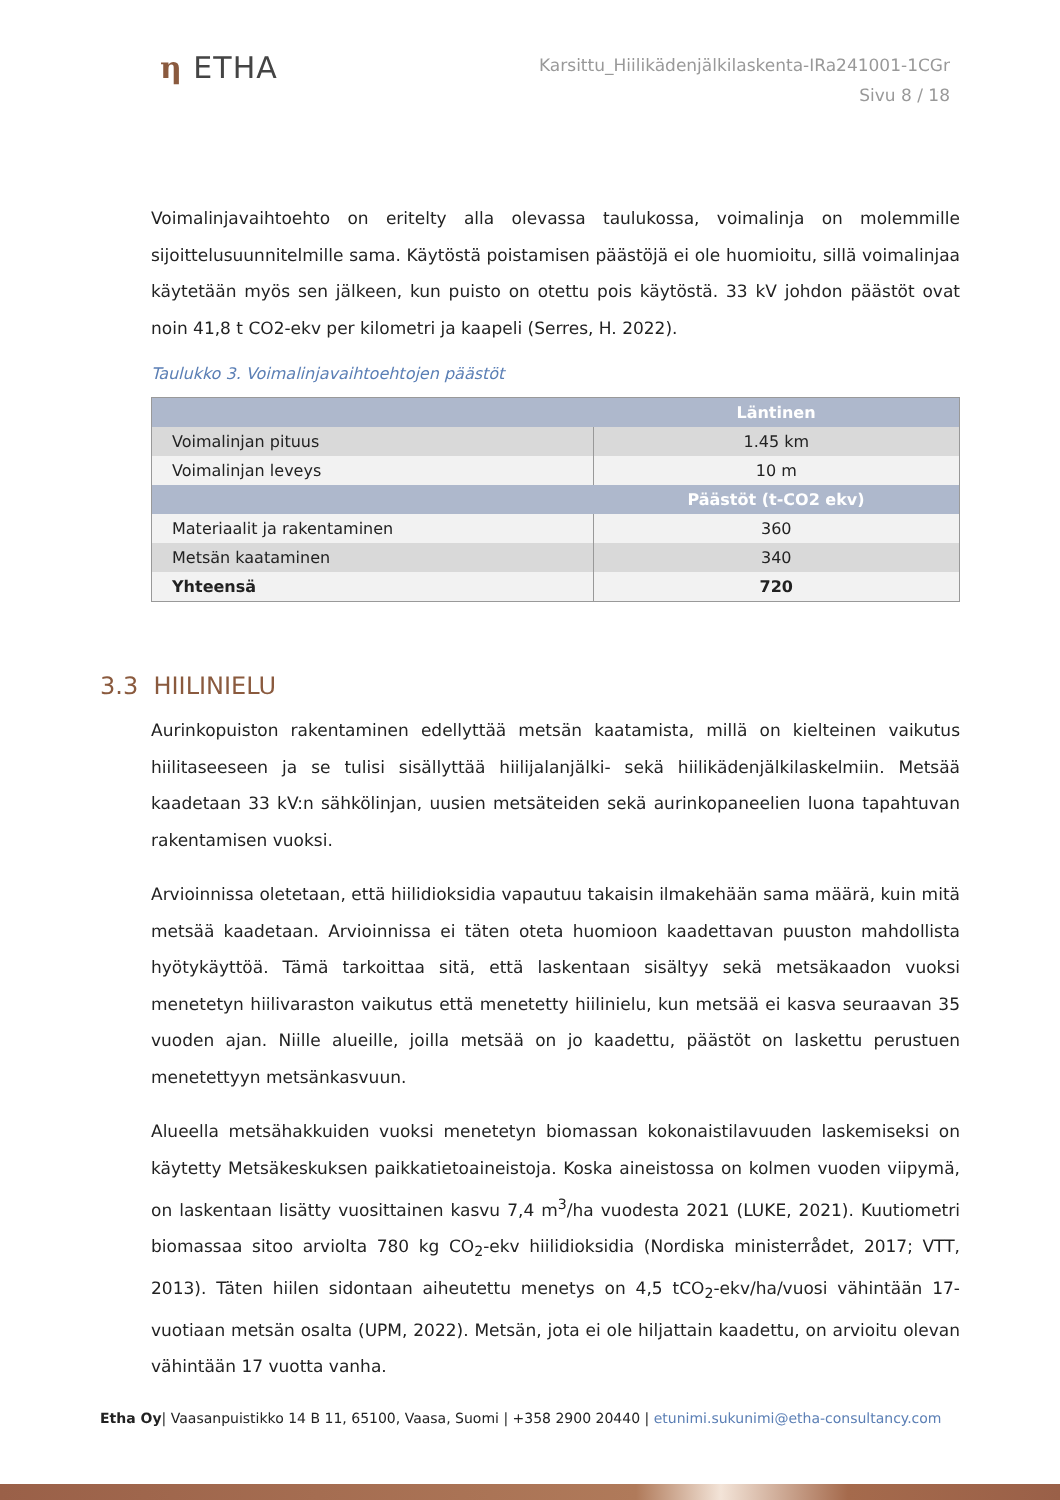η ETHA
Karsittu_Hiilikädenjälkilaskenta-IRa241001-1CGr
Sivu 8 / 18
Voimalinjavaihtoehto on eritelty alla olevassa taulukossa, voimalinja on molemmille sijoittelusuunnitelmille sama. Käytöstä poistamisen päästöjä ei ole huomioitu, sillä voimalinjaa käytetään myös sen jälkeen, kun puisto on otettu pois käytöstä. 33 kV johdon päästöt ovat noin 41,8 t CO2-ekv per kilometri ja kaapeli (Serres, H. 2022).
Taulukko 3. Voimalinjavaihtoehtojen päästöt
| | Läntinen |
| --- | --- |
| Voimalinjan pituus | 1.45 km |
| Voimalinjan leveys | 10 m |
| | Päästöt (t-CO2 ekv) |
| Materiaalit ja rakentaminen | 360 |
| Metsän kaataminen | 340 |
| Yhteensä | 720 |
3.3 HIILINIELU
Aurinkopuiston rakentaminen edellyttää metsän kaatamista, millä on kielteinen vaikutus hiilitaseeseen ja se tulisi sisällyttää hiilijalanjälki- sekä hiilikädenjälkilaskelmiin. Metsää kaadetaan 33 kV:n sähkölinjan, uusien metsäteiden sekä aurinkopaneelien luona tapahtuvan rakentamisen vuoksi.
Arvioinnissa oletetaan, että hiilidioksidia vapautuu takaisin ilmakehään sama määrä, kuin mitä metsää kaadetaan. Arvioinnissa ei täten oteta huomioon kaadettavan puuston mahdollista hyötykäyttöä. Tämä tarkoittaa sitä, että laskentaan sisältyy sekä metsäkaadon vuoksi menetetyn hiilivaraston vaikutus että menetetty hiilinielu, kun metsää ei kasva seuraavan 35 vuoden ajan. Niille alueille, joilla metsää on jo kaadettu, päästöt on laskettu perustuen menetettyyn metsänkasvuun.
Alueella metsähakkuiden vuoksi menetetyn biomassan kokonaistilavuuden laskemiseksi on käytetty Metsäkeskuksen paikkatietoaineistoja. Koska aineistossa on kolmen vuoden viipymä, on laskentaan lisätty vuosittainen kasvu 7,4 m<sup>3</sup>/ha vuodesta 2021 (LUKE, 2021). Kuutiometri biomassaa sitoo arviolta 780 kg CO<sub>2</sub>-ekv hiilidioksidia (Nordiska ministerrådet, 2017; VTT, 2013). Täten hiilen sidontaan aiheutettu menetys on 4,5 tCO<sub>2</sub>-ekv/ha/vuosi vähintään 17-vuotiaan metsän osalta (UPM, 2022). Metsän, jota ei ole hiljattain kaadettu, on arvioitu olevan vähintään 17 vuotta vanha.
Etha Oy| Vaasanpuistikko 14 B 11, 65100, Vaasa, Suomi | +358 2900 20440 | etunimi.sukunimi@etha-consultancy.com